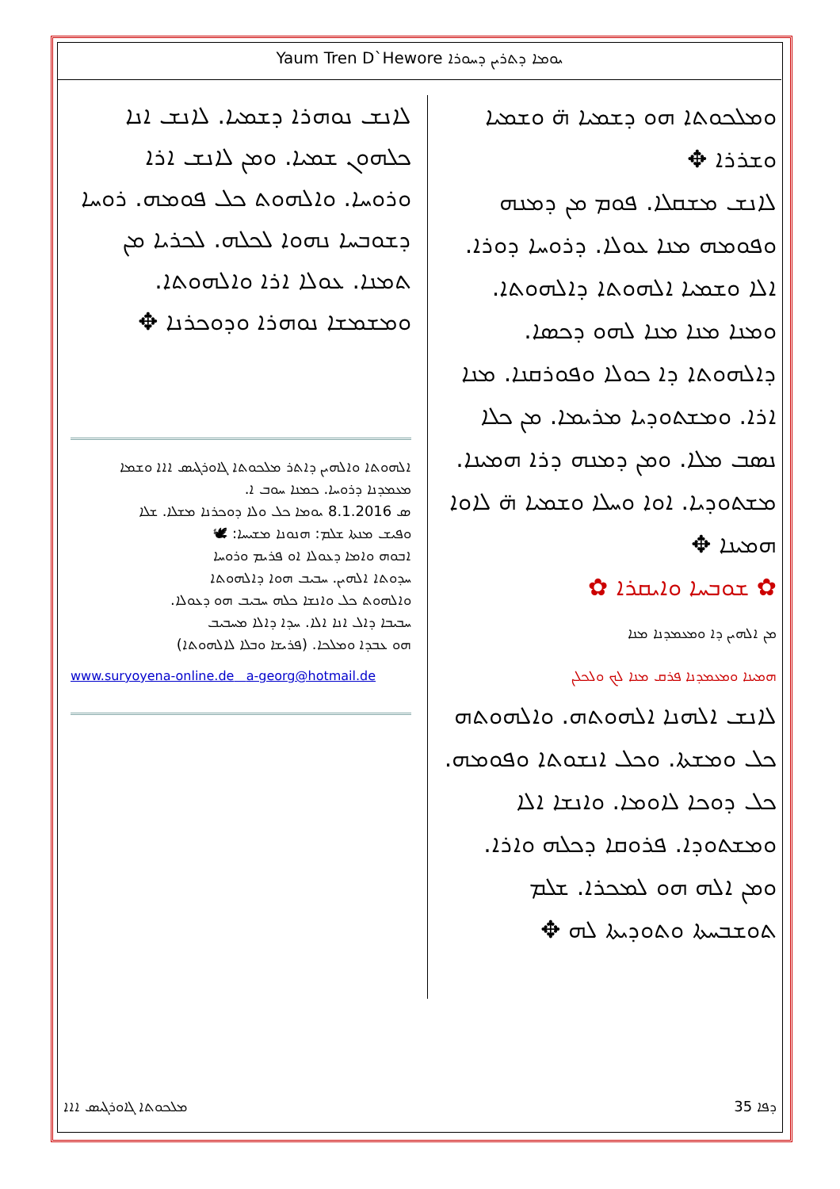Yaum Tren D`Hewore ܝܘܡܐ ܕܬܪܝܢ ܕܚܘܪܐ
ܘܡܠܟܘܬܐ ܗܘ ܕܫܡܝܐ ܗ̈ ܘܫܡܝܐ ܘܫܪܪܐ ✥
ܠܐܢܫ ܡܫܩܠܐ. ܦܘܡ ܡܢ ܕܡܢܗ ܘܦܘܡܗ ܡܢܐ ܥܘܠܐ. ܕܪܘܚܐ ܕܘܪܐ. ܐܠܐ ܘܫܡܝܐ ܐܠܗܘܬܐ ܕܐܠܗܘܬܐ. ܘܡܢܐ ܡܢܐ ܡܢܐ ܠܗܘ ܕܟܣܐ. ܕܐܠܗܘܬܐ ܕܐ ܟܘܠܐ ܘܦܘܪܩܢܐ. ܡܢܐ ܐܪܐ. ܘܡܫܬܘܕܝܐ ܡܪܝܡܐ. ܡܢ ܟܠܐ ܢܣܒ ܡܠܐ. ܘܡܢ ܕܡܢܗ ܕܪܐ ܗܡܝܢܐ. ܡܫܬܘܕܝܐ. ܐܘܐ ܘܚܠܐ ܘܫܡܝܐ ܗ̈ ܠܐܘܐ ܗܡܝܢܐ ✥
✿ ܫܘܒܚܐ ܘܐܝܩܪܐ ✿
ܡܢ ܐܠܗܝܢ ܕܐ ܘܡܥܡܕܢܐ ܡܢܐ
ܗܡܝܢܐ ܘܡܥܡܕܢܐ ܦܪܩ ܡܢܐ ܠܟ ܘܠܟܠܢ
ܠܐܢܫ ܐܠܗܢܐ ܐܠܗܘܬܗ. ܘܐܠܗܘܬܗ ܟܠ ܘܡܫܬܐ. ܘܟܠ ܐܢܫܘܬܐ ܘܦܘܡܗ. ܟܠ ܕܘܟܐ ܠܐܘܡܐ. ܘܐܢܫܐ ܐܠܐ ܘܡܫܬܘܕܐ. ܦܪܘܩܐ ܕܟܠܗ ܘܐܪܐ. ܘܡܢ ܐܠܗ ܗܘ ܠܡܟܪܐ. ܫܠܡ ܬܘܫܒܚܬܐ ܘܬܘܕܝܬܐ ܠܗ ✥
ܠܐܢܫ ܢܘܗܪܐ ܕܫܡܝܐ. ܠܐܢܫ ܐܢܐ ܟܠܗܘܢ ܫܡܝܐ. ܘܡܢ ܠܐܢܫ ܐܪܐ ܘܪܘܚܐ. ܘܐܠܗܘܬ ܟܠ ܦܘܡܗ. ܪܘܚܐ ܕܫܘܒܚܐ ܢܗܘܐ ܠܟܠܗ. ܠܟܪܝܐ ܡܢ ܬܡܢܐ. ܥܘܠܐ ܐܪܐ ܘܐܠܗܘܬܐ. ܘܡܫܡܫܐ ܢܘܗܪܐ ܘܕܘܟܪܢܐ ✥
ܐܠܗܘܬܐ ܘܐܠܗܝܢ ܕܐܬܪ ܡܠܟܘܬܐ ܓܐܘܪܓܝܣ ܐܐܐ ܘܫܡܐ ܡܥܡܕܢܐ ܕܪܘܚܐ. ܟܡܢܐ ܚܘܒ ܐ.
ܣ 8.1.2016 ܝܘܡܐ ܟܠ ܘܠܐ ܕܘܟܪܢܐ ܡܫܠܐ. ܫܠܐ
ܘܦܝܫ ܡܢܬܐ ܫܠܡ: ܗܢܘܢܐ ܡܫܝܚܐ: 🕊
ܐܒܘܗ ܘܐܡܐ ܕܥܘܠܐ ܐܘ ܦܪܝܡ ܘܪܘܚܐ
ܚܕܘܬܐ ܐܠܗܝܢ. ܚܒܝܒ ܗܘܐ ܕܐܠܗܘܬܐ
ܘܐܠܗܘܬ ܟܠ ܘܐܢܫܐ ܟܠܗ ܚܒܝܒ ܗܘ ܕܥܘܠܐ.
ܚܒܝܒܐ ܕܐܠ ܐܢܐ ܐܠܐ. ܚܕܐ ܕܐܠܐ ܡܚܒܝܒ
ܗܘ ܥܒܕܐ ܘܡܠܟܐ. (ܦܪܝܫܐ ܘܒܠܐ ܠܐܠܗܘܬܐ)
www.suryoyena-online.de a-georg@hotmail.de
ܡܠܟܘܬܐ ܓܐܘܪܓܝܣ ܐܐܐ ܕܦܐ 35